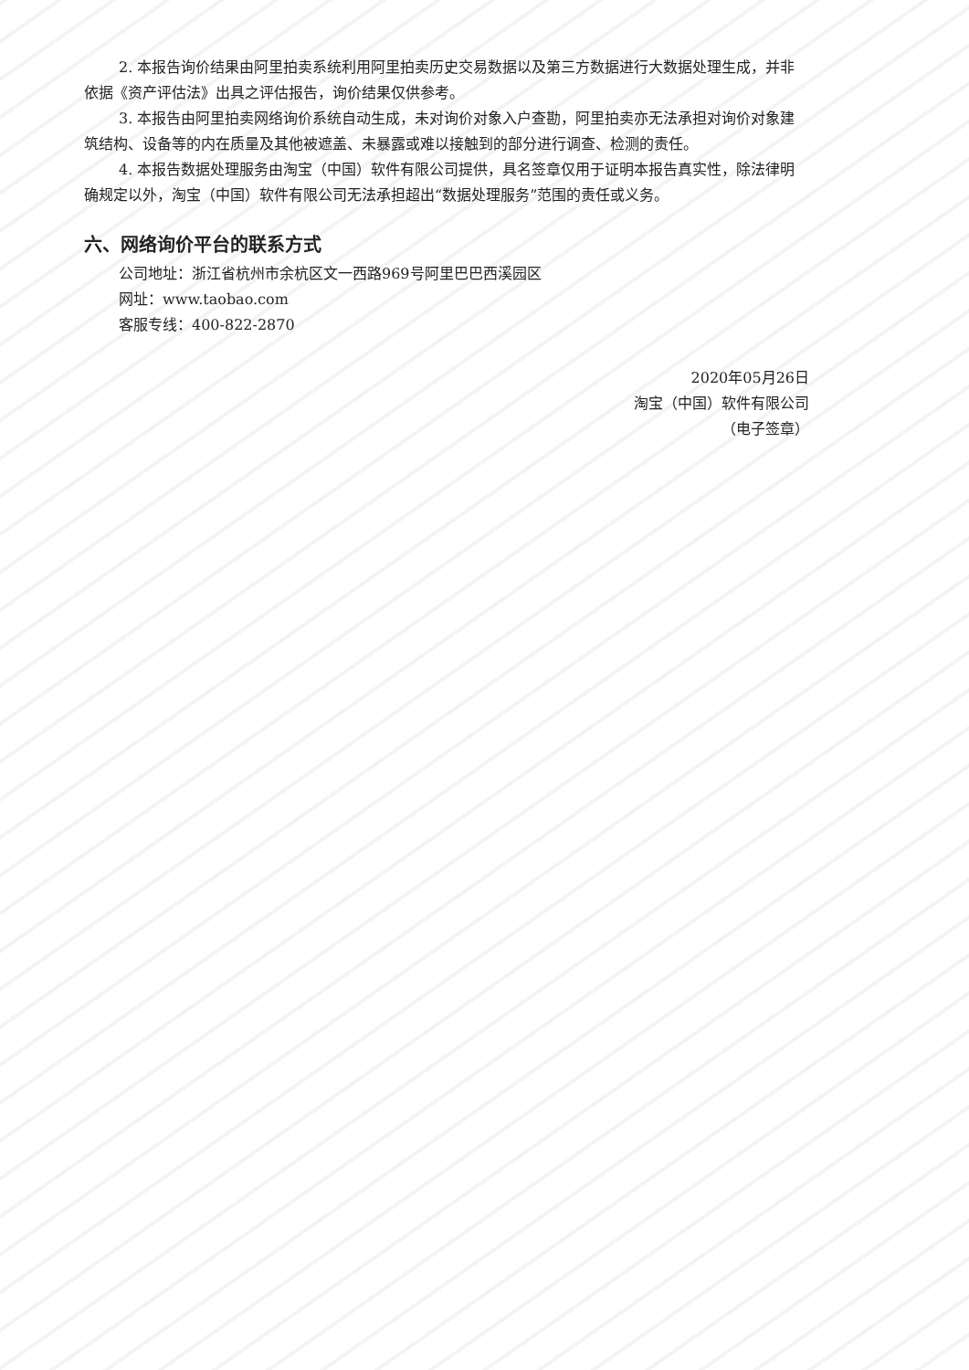2. 本报告询价结果由阿里拍卖系统利用阿里拍卖历史交易数据以及第三方数据进行大数据处理生成，并非依据《资产评估法》出具之评估报告，询价结果仅供参考。
3. 本报告由阿里拍卖网络询价系统自动生成，未对询价对象入户查勘，阿里拍卖亦无法承担对询价对象建筑结构、设备等的内在质量及其他被遮盖、未暴露或难以接触到的部分进行调查、检测的责任。
4. 本报告数据处理服务由淘宝（中国）软件有限公司提供，具名签章仅用于证明本报告真实性，除法律明确规定以外，淘宝（中国）软件有限公司无法承担超出“数据处理服务”范围的责任或义务。
六、网络询价平台的联系方式
公司地址：浙江省杭州市余杭区文一西路969号阿里巴巴西溪园区
网址：www.taobao.com
客服专线：400-822-2870
2020年05月26日
淘宝（中国）软件有限公司
（电子签章）